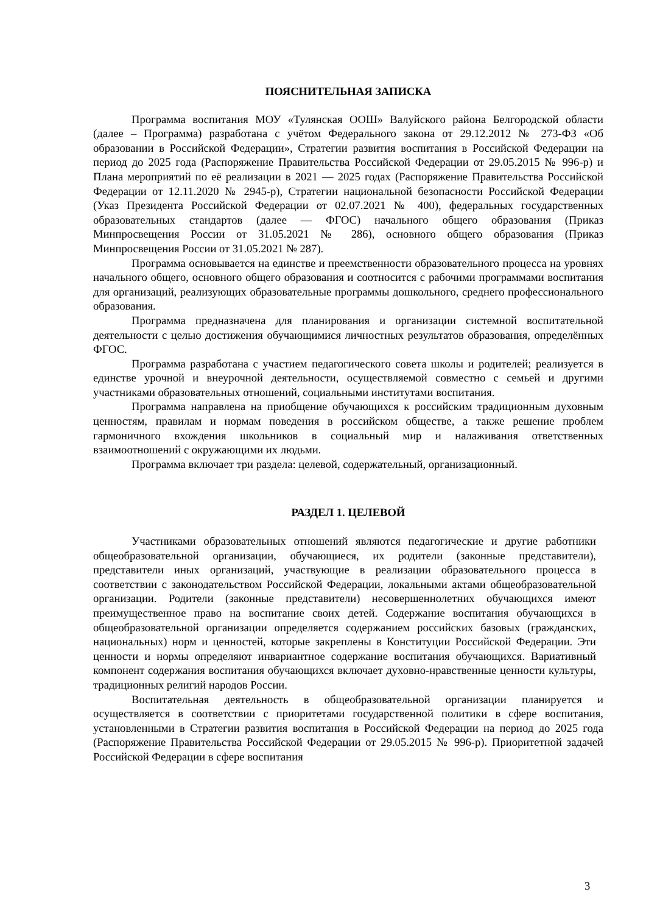ПОЯСНИТЕЛЬНАЯ ЗАПИСКА
Программа воспитания МОУ «Тулянская ООШ» Валуйского района Белгородской области (далее – Программа) разработана с учётом Федерального закона от 29.12.2012 № 273-ФЗ «Об образовании в Российской Федерации», Стратегии развития воспитания в Российской Федерации на период до 2025 года (Распоряжение Правительства Российской Федерации от 29.05.2015 № 996-р) и Плана мероприятий по её реализации в 2021 — 2025 годах (Распоряжение Правительства Российской Федерации от 12.11.2020 № 2945-р), Стратегии национальной безопасности Российской Федерации (Указ Президента Российской Федерации от 02.07.2021 № 400), федеральных государственных образовательных стандартов (далее — ФГОС) начального общего образования (Приказ Минпросвещения России от 31.05.2021 № 286), основного общего образования (Приказ Минпросвещения России от 31.05.2021 № 287).
Программа основывается на единстве и преемственности образовательного процесса на уровнях начального общего, основного общего образования и соотносится с рабочими программами воспитания для организаций, реализующих образовательные программы дошкольного, среднего профессионального образования.
Программа предназначена для планирования и организации системной воспитательной деятельности с целью достижения обучающимися личностных результатов образования, определённых ФГОС.
Программа разработана с участием педагогического совета школы и родителей; реализуется в единстве урочной и внеурочной деятельности, осуществляемой совместно с семьей и другими участниками образовательных отношений, социальными институтами воспитания.
Программа направлена на приобщение обучающихся к российским традиционным духовным ценностям, правилам и нормам поведения в российском обществе, а также решение проблем гармоничного вхождения школьников в социальный мир и налаживания ответственных взаимоотношений с окружающими их людьми.
Программа включает три раздела: целевой, содержательный, организационный.
РАЗДЕЛ 1. ЦЕЛЕВОЙ
Участниками образовательных отношений являются педагогические и другие работники общеобразовательной организации, обучающиеся, их родители (законные представители), представители иных организаций, участвующие в реализации образовательного процесса в соответствии с законодательством Российской Федерации, локальными актами общеобразовательной организации. Родители (законные представители) несовершеннолетних обучающихся имеют преимущественное право на воспитание своих детей. Содержание воспитания обучающихся в общеобразовательной организации определяется содержанием российских базовых (гражданских, национальных) норм и ценностей, которые закреплены в Конституции Российской Федерации. Эти ценности и нормы определяют инвариантное содержание воспитания обучающихся. Вариативный компонент содержания воспитания обучающихся включает духовно-нравственные ценности культуры, традиционных религий народов России.
Воспитательная деятельность в общеобразовательной организации планируется и осуществляется в соответствии с приоритетами государственной политики в сфере воспитания, установленными в Стратегии развития воспитания в Российской Федерации на период до 2025 года (Распоряжение Правительства Российской Федерации от 29.05.2015 № 996-р). Приоритетной задачей Российской Федерации в сфере воспитания
3